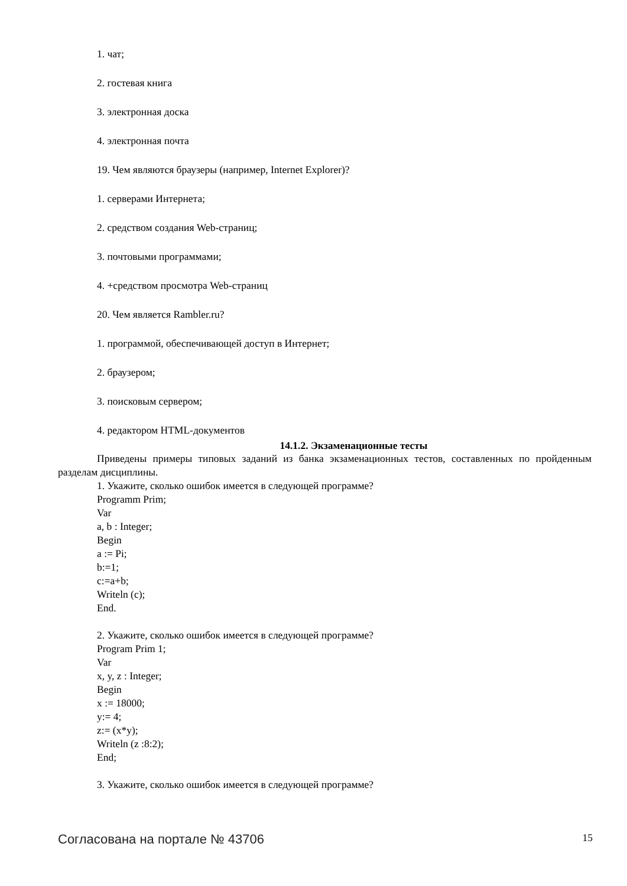1. чат;
2. гостевая книга
3. электронная доска
4. электронная почта
19. Чем являются браузеры (например, Internet Explorer)?
1. серверами Интернета;
2. средством создания Web-страниц;
3. почтовыми программами;
4. +средством просмотра Web-страниц
20. Чем является Rambler.ru?
1. программой, обеспечивающей доступ в Интернет;
2. браузером;
3. поисковым сервером;
4. редактором HTML-документов
14.1.2. Экзаменационные тесты
Приведены примеры типовых заданий из банка экзаменационных тестов, составленных по пройденным разделам дисциплины.
1. Укажите, сколько ошибок имеется в следующей программе?
Programm Prim;
Var
a, b : Integer;
Begin
a := Pi;
b:=1;
c:=a+b;
Writeln (c);
End.
2. Укажите, сколько ошибок имеется в следующей программе?
Program Prim 1;
Var
x, y, z : Integer;
Begin
x := 18000;
y:= 4;
z:= (x*y);
Writeln (z :8:2);
End;
3. Укажите, сколько ошибок имеется в следующей программе?
Согласована на портале № 43706 15